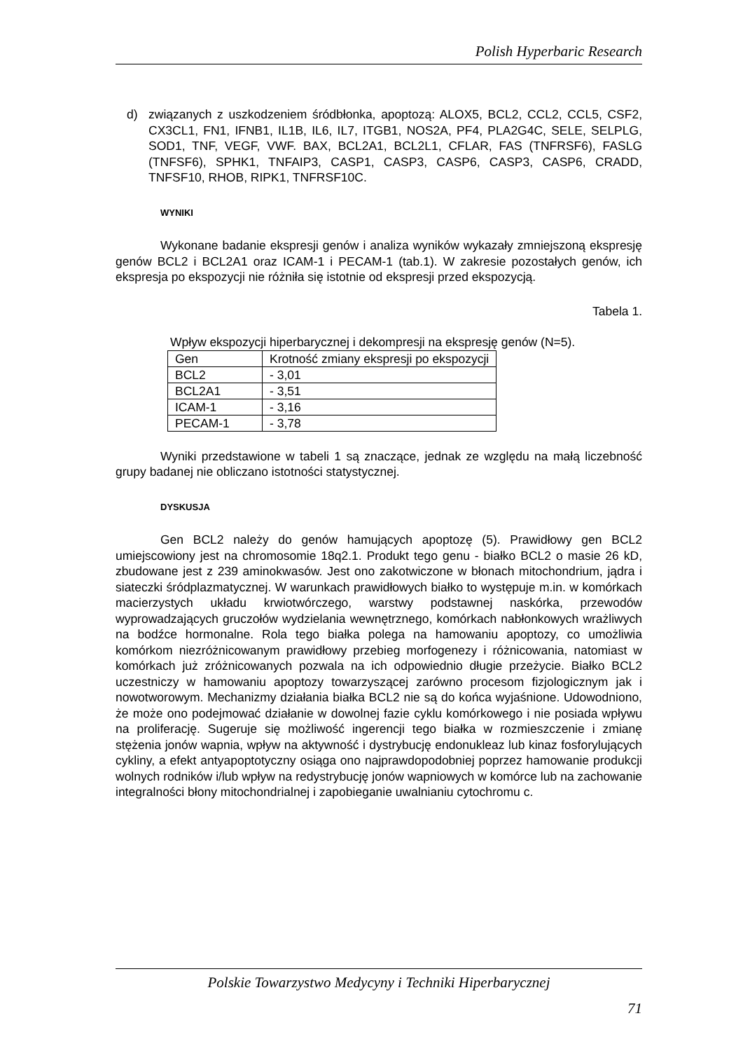Polish Hyperbaric Research
d) związanych z uszkodzeniem śródbłonka, apoptozą: ALOX5, BCL2, CCL2, CCL5, CSF2, CX3CL1, FN1, IFNB1, IL1B, IL6, IL7, ITGB1, NOS2A, PF4, PLA2G4C, SELE, SELPLG, SOD1, TNF, VEGF, VWF. BAX, BCL2A1, BCL2L1, CFLAR, FAS (TNFRSF6), FASLG (TNFSF6), SPHK1, TNFAIP3, CASP1, CASP3, CASP6, CASP3, CASP6, CRADD, TNFSF10, RHOB, RIPK1, TNFRSF10C.
WYNIKI
Wykonane badanie ekspresji genów i analiza wyników wykazały zmniejszoną ekspresję genów BCL2 i BCL2A1 oraz ICAM-1 i PECAM-1 (tab.1). W zakresie pozostałych genów, ich ekspresja po ekspozycji nie różniła się istotnie od ekspresji przed ekspozycją.
Tabela 1.
Wpływ ekspozycji hiperbarycznej i dekompresji na ekspresję genów (N=5).
| Gen | Krotność zmiany ekspresji po ekspozycji |
| BCL2 | - 3,01 |
| BCL2A1 | - 3,51 |
| ICAM-1 | - 3,16 |
| PECAM-1 | - 3,78 |
Wyniki przedstawione w tabeli 1 są znaczące, jednak ze względu na małą liczebność grupy badanej nie obliczano istotności statystycznej.
DYSKUSJA
Gen BCL2 należy do genów hamujących apoptozę (5). Prawidłowy gen BCL2 umiejscowiony jest na chromosomie 18q2.1. Produkt tego genu - białko BCL2 o masie 26 kD, zbudowane jest z 239 aminokwasów. Jest ono zakotwiczone w błonach mitochondrium, jądra i siateczki śródplazmatycznej. W warunkach prawidłowych białko to występuje m.in. w komórkach macierzystych układu krwiotwórczego, warstwy podstawnej naskórka, przewodów wyprowadzających gruczołów wydzielania wewnętrznego, komórkach nabłonkowych wrażliwych na bodźce hormonalne. Rola tego białka polega na hamowaniu apoptozy, co umożliwia komórkom niezróżnicowanym prawidłowy przebieg morfogenezy i różnicowania, natomiast w komórkach już zróżnicowanych pozwala na ich odpowiednio długie przeżycie. Białko BCL2 uczestniczy w hamowaniu apoptozy towarzyszącej zarówno procesom fizjologicznym jak i nowotworowym. Mechanizmy działania białka BCL2 nie są do końca wyjaśnione. Udowodniono, że może ono podejmować działanie w dowolnej fazie cyklu komórkowego i nie posiada wpływu na proliferację. Sugeruje się możliwość ingerencji tego białka w rozmieszczenie i zmianę stężenia jonów wapnia, wpływ na aktywność i dystrybucję endonukleaz lub kinaz fosforylujących cykliny, a efekt antyapoptotyczny osiąga ono najprawdopodobniej poprzez hamowanie produkcji wolnych rodników i/lub wpływ na redystrybucję jonów wapniowych w komórce lub na zachowanie integralności błony mitochondrialnej i zapobieganie uwalnianiu cytochromu c.
Polskie Towarzystwo Medycyny i Techniki Hiperbarycznej
71